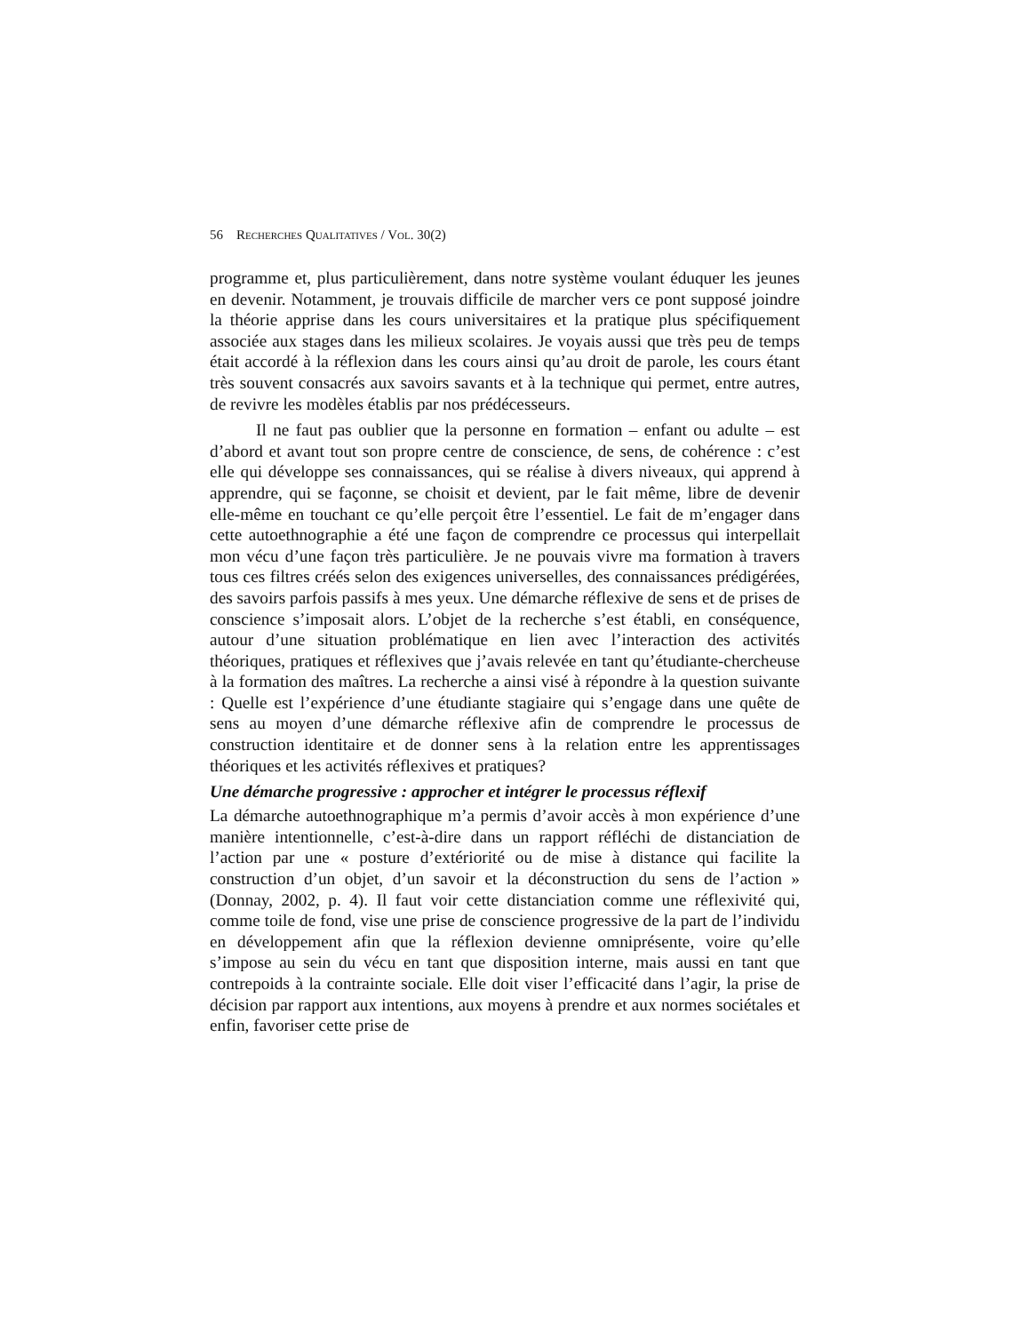56 RECHERCHES QUALITATIVES / VOL. 30(2)
programme et, plus particulièrement, dans notre système voulant éduquer les jeunes en devenir. Notamment, je trouvais difficile de marcher vers ce pont supposé joindre la théorie apprise dans les cours universitaires et la pratique plus spécifiquement associée aux stages dans les milieux scolaires. Je voyais aussi que très peu de temps était accordé à la réflexion dans les cours ainsi qu’au droit de parole, les cours étant très souvent consacrés aux savoirs savants et à la technique qui permet, entre autres, de revivre les modèles établis par nos prédécesseurs.
Il ne faut pas oublier que la personne en formation – enfant ou adulte – est d’abord et avant tout son propre centre de conscience, de sens, de cohérence : c’est elle qui développe ses connaissances, qui se réalise à divers niveaux, qui apprend à apprendre, qui se façonne, se choisit et devient, par le fait même, libre de devenir elle-même en touchant ce qu’elle perçoit être l’essentiel. Le fait de m’engager dans cette autoethnographie a été une façon de comprendre ce processus qui interpellait mon vécu d’une façon très particulière. Je ne pouvais vivre ma formation à travers tous ces filtres créés selon des exigences universelles, des connaissances prédigérées, des savoirs parfois passifs à mes yeux. Une démarche réflexive de sens et de prises de conscience s’imposait alors. L’objet de la recherche s’est établi, en conséquence, autour d’une situation problématique en lien avec l’interaction des activités théoriques, pratiques et réflexives que j’avais relevée en tant qu’étudiante-chercheuse à la formation des maîtres. La recherche a ainsi visé à répondre à la question suivante : Quelle est l’expérience d’une étudiante stagiaire qui s’engage dans une quête de sens au moyen d’une démarche réflexive afin de comprendre le processus de construction identitaire et de donner sens à la relation entre les apprentissages théoriques et les activités réflexives et pratiques?
Une démarche progressive : approcher et intégrer le processus réflexif
La démarche autoethnographique m’a permis d’avoir accès à mon expérience d’une manière intentionnelle, c’est-à-dire dans un rapport réfléchi de distanciation de l’action par une « posture d’extériorité ou de mise à distance qui facilite la construction d’un objet, d’un savoir et la déconstruction du sens de l’action » (Donnay, 2002, p. 4). Il faut voir cette distanciation comme une réflexivité qui, comme toile de fond, vise une prise de conscience progressive de la part de l’individu en développement afin que la réflexion devienne omniprésente, voire qu’elle s’impose au sein du vécu en tant que disposition interne, mais aussi en tant que contrepoids à la contrainte sociale. Elle doit viser l’efficacité dans l’agir, la prise de décision par rapport aux intentions, aux moyens à prendre et aux normes sociétales et enfin, favoriser cette prise de